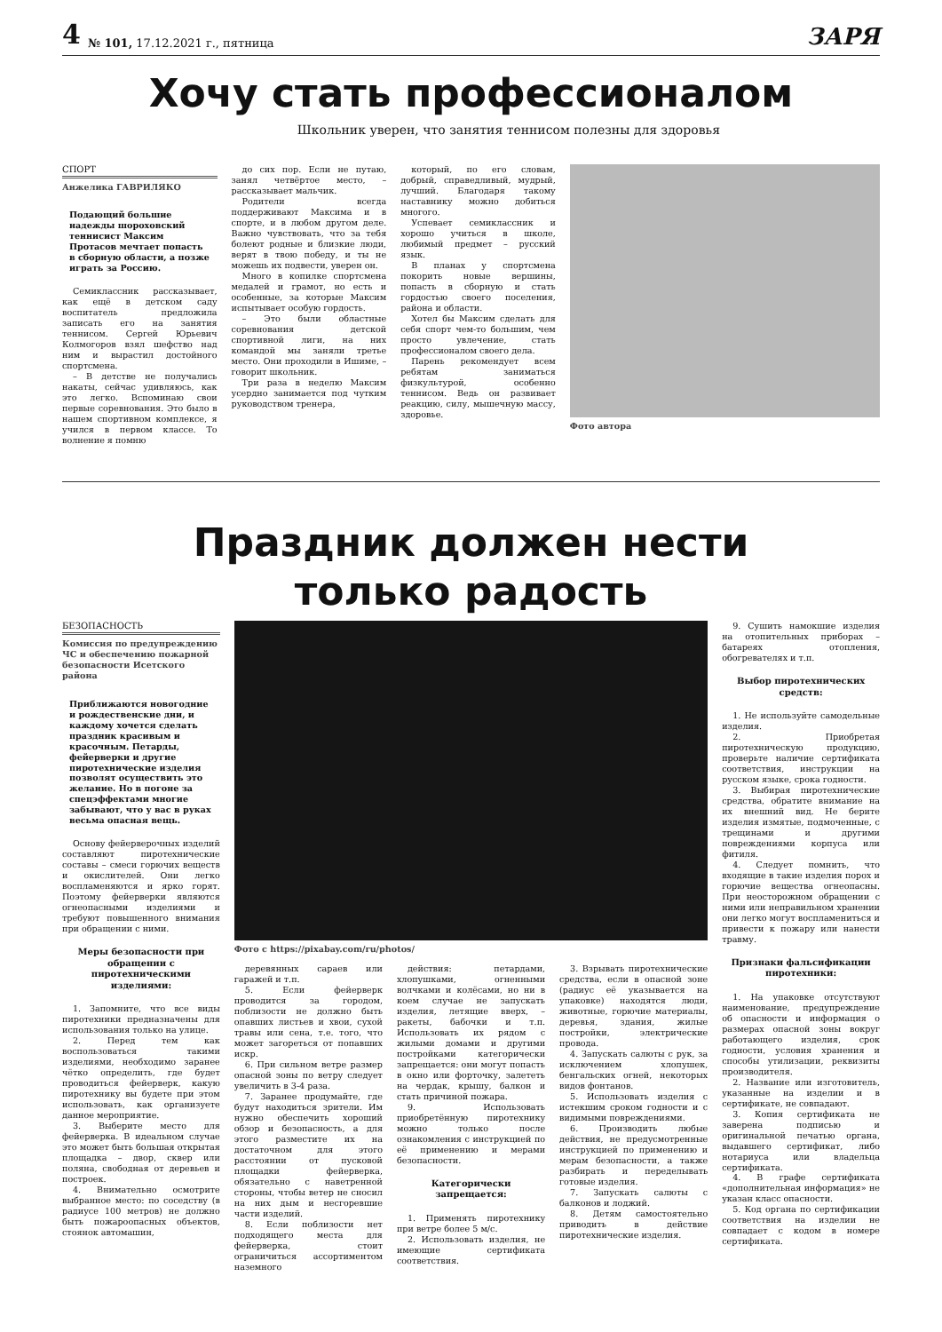4 № 101, 17.12.2021 г., пятница ЗАРЯ
Хочу стать профессионалом
Школьник уверен, что занятия теннисом полезны для здоровья
СПОРТ
Анжелика ГАВРИЛЯКО
Подающий большие надежды шороховский теннисист Максим Протасов мечтает попасть в сборную области, а позже играть за Россию.
Семиклассник рассказывает, как ещё в детском саду воспитатель предложила записать его на занятия теннисом. Сергей Юрьевич Колмогоров взял шефство над ним и вырастил достойного спортсмена.
– В детстве не получались накаты, сейчас удивляюсь, как это легко. Вспоминаю свои первые соревнования. Это было в нашем спортивном комплексе, я учился в первом классе. То волнение я помню
до сих пор. Если не путаю, занял четвёртое место, – рассказывает мальчик.
Родители всегда поддерживают Максима и в спорте, и в любом другом деле. Важно чувствовать, что за тебя болеют родные и близкие люди, верят в твою победу, и ты не можешь их подвести, уверен он.
Много в копилке спортсмена медалей и грамот, но есть и особенные, за которые Максим испытывает особую гордость.
– Это были областные соревнования детской спортивной лиги, на них командой мы заняли третье место. Они проходили в Ишиме, – говорит школьник.
Три раза в неделю Максим усердно занимается под чутким руководством тренера,
который, по его словам, добрый, справедливый, мудрый, лучший. Благодаря такому наставнику можно добиться многого.
Успевает семиклассник и хорошо учиться в школе, любимый предмет – русский язык.
В планах у спортсмена покорить новые вершины, попасть в сборную и стать гордостью своего поселения, района и области.
Хотел бы Максим сделать для себя спорт чем-то большим, чем просто увлечение, стать профессионалом своего дела.
Парень рекомендует всем ребятам заниматься физкультурой, особенно теннисом. Ведь он развивает реакцию, силу, мышечную массу, здоровье.
Фото автора
Праздник должен нести
только радость
БЕЗОПАСНОСТЬ
Комиссия по предупреждению ЧС и обеспечению пожарной безопасности Исетского района
Приближаются новогодние и рождественские дни, и каждому хочется сделать праздник красивым и красочным. Петарды, фейерверки и другие пиротехнические изделия позволят осуществить это желание. Но в погоне за спецэффектами многие забывают, что у вас в руках весьма опасная вещь.
Основу фейерверочных изделий составляют пиротехнические составы – смеси горючих веществ и окислителей. Они легко воспламеняются и ярко горят. Поэтому фейерверки являются огнеопасными изделиями и требуют повышенного внимания при обращении с ними.
Меры безопасности при обращении с пиротехническими изделиями:
1. Запомните, что все виды пиротехники предназначены для использования только на улице.
2. Перед тем как воспользоваться такими изделиями, необходимо заранее чётко определить, где будет проводиться фейерверк, какую пиротехнику вы будете при этом использовать, как организуете данное мероприятие.
3. Выберите место для фейерверка. В идеальном случае это может быть большая открытая площадка – двор, сквер или поляна, свободная от деревьев и построек.
4. Внимательно осмотрите выбранное место: по соседству (в радиусе 100 метров) не должно быть пожароопасных объектов, стоянок автомашин,
Фото с https://pixabay.com/ru/photos/
деревянных сараев или гаражей и т.п.
5. Если фейерверк проводится за городом, поблизости не должно быть опавших листьев и хвои, сухой травы или сена, т.е. того, что может загореться от попавших искр.
6. При сильном ветре размер опасной зоны по ветру следует увеличить в 3-4 раза.
7. Заранее продумайте, где будут находиться зрители. Им нужно обеспечить хороший обзор и безопасность, а для этого разместите их на достаточном для этого расстоянии от пусковой площадки фейерверка, обязательно с наветренной стороны, чтобы ветер не сносил на них дым и несгоревшие части изделий.
8. Если поблизости нет подходящего места для фейерверка, стоит ограничиться ассортиментом наземного
действия: петардами, хлопушками, огненными волчками и колёсами, но ни в коем случае не запускать изделия, летящие вверх, – ракеты, бабочки и т.п. Использовать их рядом с жилыми домами и другими постройками категорически запрещается: они могут попасть в окно или форточку, залететь на чердак, крышу, балкон и стать причиной пожара.
9. Использовать приобретённую пиротехнику можно только после ознакомления с инструкцией по её применению и мерами безопасности.
Категорически запрещается:
1. Применять пиротехнику при ветре более 5 м/с.
2. Использовать изделия, не имеющие сертификата соответствия.
3. Взрывать пиротехнические средства, если в опасной зоне (радиус её указывается на упаковке) находятся люди, животные, горючие материалы, деревья, здания, жилые постройки, электрические провода.
4. Запускать салюты с рук, за исключением хлопушек, бенгальских огней, некоторых видов фонтанов.
5. Использовать изделия с истекшим сроком годности и с видимыми повреждениями.
6. Производить любые действия, не предусмотренные инструкцией по применению и мерам безопасности, а также разбирать и переделывать готовые изделия.
7. Запускать салюты с балконов и лоджий.
8. Детям самостоятельно приводить в действие пиротехнические изделия.
9. Сушить намокшие изделия на отопительных приборах – батареях отопления, обогревателях и т.п.
Выбор пиротехнических средств:
1. Не используйте самодельные изделия.
2. Приобретая пиротехническую продукцию, проверьте наличие сертификата соответствия, инструкции на русском языке, срока годности.
3. Выбирая пиротехнические средства, обратите внимание на их внешний вид. Не берите изделия измятые, подмоченные, с трещинами и другими повреждениями корпуса или фитиля.
4. Следует помнить, что входящие в такие изделия порох и горючие вещества огнеопасны. При неосторожном обращении с ними или неправильном хранении они легко могут воспламениться и привести к пожару или нанести травму.
Признаки фальсификации пиротехники:
1. На упаковке отсутствуют наименование, предупреждение об опасности и информация о размерах опасной зоны вокруг работающего изделия, срок годности, условия хранения и способы утилизации, реквизиты производителя.
2. Название или изготовитель, указанные на изделии и в сертификате, не совпадают.
3. Копия сертификата не заверена подписью и оригинальной печатью органа, выдавшего сертификат, либо нотариуса или владельца сертификата.
4. В графе сертификата «дополнительная информация» не указан класс опасности.
5. Код органа по сертификации соответствия на изделии не совпадает с кодом в номере сертификата.